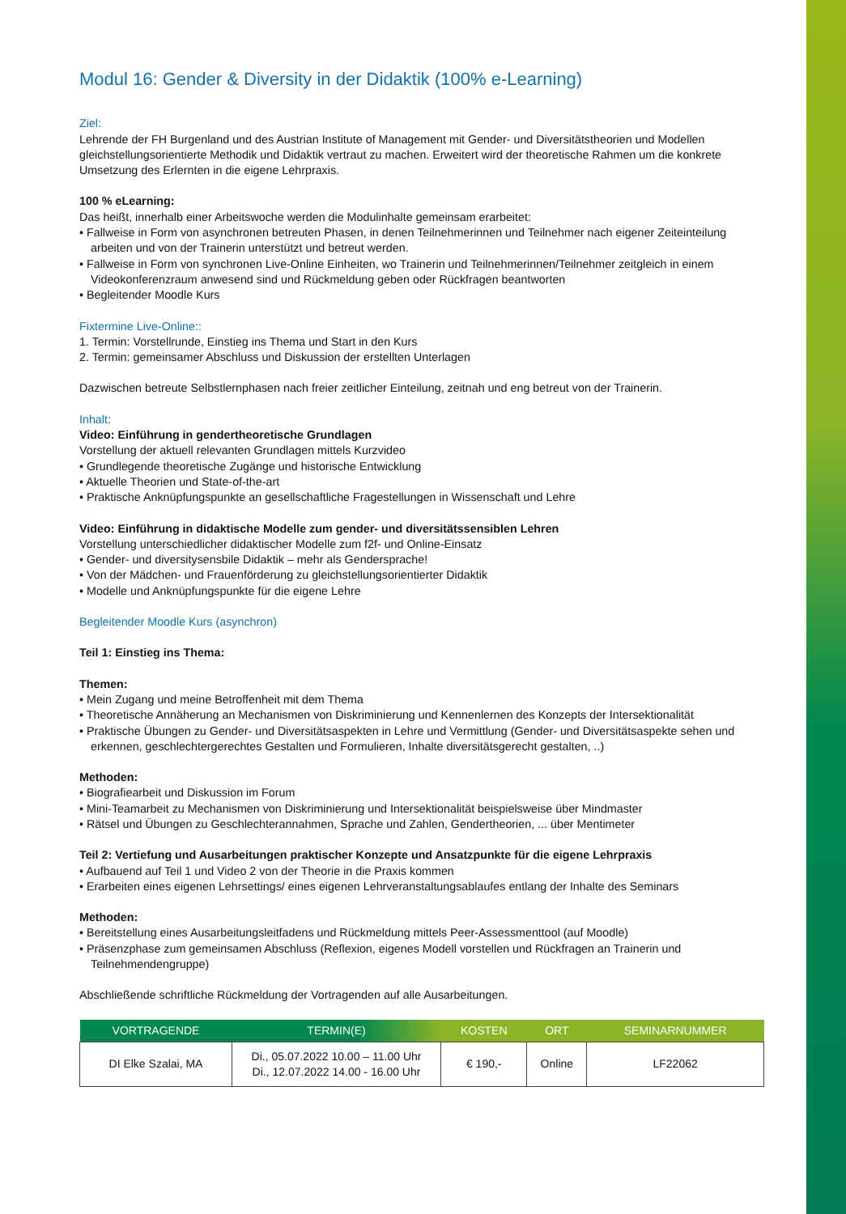Modul 16: Gender & Diversity in der Didaktik (100% e-Learning)
Ziel:
Lehrende der FH Burgenland und des Austrian Institute of Management mit Gender- und Diversitätstheorien und Modellen gleichstellungsorientierte Methodik und Didaktik vertraut zu machen. Erweitert wird der theoretische Rahmen um die konkrete Umsetzung des Erlernten in die eigene Lehrpraxis.
100 % eLearning:
Das heißt, innerhalb einer Arbeitswoche werden die Modulinhalte gemeinsam erarbeitet:
• Fallweise in Form von asynchronen betreuten Phasen, in denen Teilnehmerinnen und Teilnehmer nach eigener Zeiteinteilung arbeiten und von der Trainerin unterstützt und betreut werden.
• Fallweise in Form von synchronen Live-Online Einheiten, wo Trainerin und Teilnehmerinnen/Teilnehmer zeitgleich in einem Videokonferenzraum anwesend sind und Rückmeldung geben oder Rückfragen beantworten
• Begleitender Moodle Kurs
Fixtermine Live-Online::
1. Termin: Vorstellrunde, Einstieg ins Thema und Start in den Kurs
2. Termin: gemeinsamer Abschluss und Diskussion der erstellten Unterlagen
Dazwischen betreute Selbstlernphasen nach freier zeitlicher Einteilung, zeitnah und eng betreut von der Trainerin.
Inhalt:
Video: Einführung in gendertheoretische Grundlagen
Vorstellung der aktuell relevanten Grundlagen mittels Kurzvideo
• Grundlegende theoretische Zugänge und historische Entwicklung
• Aktuelle Theorien und State-of-the-art
• Praktische Anknüpfungspunkte an gesellschaftliche Fragestellungen in Wissenschaft und Lehre
Video: Einführung in didaktische Modelle zum gender- und diversitätssensiblen Lehren
Vorstellung unterschiedlicher didaktischer Modelle zum f2f- und Online-Einsatz
• Gender- und diversitysensbile Didaktik – mehr als Gendersprache!
• Von der Mädchen- und Frauenförderung zu gleichstellungsorientierter Didaktik
• Modelle und Anknüpfungspunkte für die eigene Lehre
Begleitender Moodle Kurs (asynchron)
Teil 1: Einstieg ins Thema:
Themen:
• Mein Zugang und meine Betroffenheit mit dem Thema
• Theoretische Annäherung an Mechanismen von Diskriminierung und Kennenlernen des Konzepts der Intersektionalität
• Praktische Übungen zu Gender- und Diversitätsaspekten in Lehre und Vermittlung (Gender- und Diversitätsaspekte sehen und erkennen, geschlechtergerechtes Gestalten und Formulieren, Inhalte diversitätsgerecht gestalten, ..)
Methoden:
• Biografiearbeit und Diskussion im Forum
• Mini-Teamarbeit zu Mechanismen von Diskriminierung und Intersektionalität beispielsweise über Mindmaster
• Rätsel und Übungen zu Geschlechterannahmen, Sprache und Zahlen, Gendertheorien, ... über Mentimeter
Teil 2: Vertiefung und Ausarbeitungen praktischer Konzepte und Ansatzpunkte für die eigene Lehrpraxis
• Aufbauend auf Teil 1 und Video 2 von der Theorie in die Praxis kommen
• Erarbeiten eines eigenen Lehrsettings/ eines eigenen Lehrveranstaltungsablaufes entlang der Inhalte des Seminars
Methoden:
• Bereitstellung eines Ausarbeitungsleitfadens und Rückmeldung mittels Peer-Assessmenttool (auf Moodle)
• Präsenzphase zum gemeinsamen Abschluss (Reflexion, eigenes Modell vorstellen und Rückfragen an Trainerin und Teilnehmendengruppe)
Abschließende schriftliche Rückmeldung der Vortragenden auf alle Ausarbeitungen.
| VORTRAGENDE | TERMIN(E) | KOSTEN | ORT | SEMINARNUMMER |
| --- | --- | --- | --- | --- |
| DI Elke Szalai, MA | Di., 05.07.2022 10.00 – 11.00 Uhr Di., 12.07.2022 14.00 - 16.00 Uhr | € 190,- | Online | LF22062 |